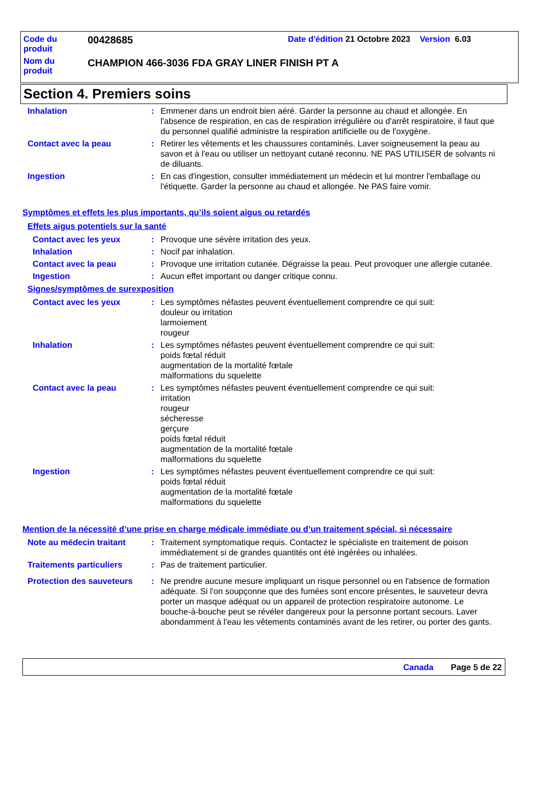Code du
produit
00428685
Date d'édition 21 Octobre 2023 Version 6.03
Nom du
produit
CHAMPION 466-3036 FDA GRAY LINER FINISH PT A
Section 4. Premiers soins
| Inhalation | : | Emmener dans un endroit bien aéré. Garder la personne au chaud et allongée. En l'absence de respiration, en cas de respiration irrégulière ou d'arrêt respiratoire, il faut que du personnel qualifié administre la respiration artificielle ou de l'oxygène. |
| Contact avec la peau | : | Retirer les vêtements et les chaussures contaminés. Laver soigneusement la peau au savon et à l'eau ou utiliser un nettoyant cutané reconnu. NE PAS UTILISER de solvants ni de diluants. |
| Ingestion | : | En cas d'ingestion, consulter immédiatement un médecin et lui montrer l'emballage ou l'étiquette. Garder la personne au chaud et allongée. Ne PAS faire vomir. |
Symptômes et effets les plus importants, qu’ils soient aigus ou retardés
Effets aigus potentiels sur la santé
| Contact avec les yeux | : | Provoque une sévère irritation des yeux. |
| Inhalation | : | Nocif par inhalation. |
| Contact avec la peau | : | Provoque une irritation cutanée. Dégraisse la peau. Peut provoquer une allergie cutanée. |
| Ingestion | : | Aucun effet important ou danger critique connu. |
Signes/symptômes de surexposition
| Contact avec les yeux | : | Les symptômes néfastes peuvent éventuellement comprendre ce qui suit: douleur ou irritation larmoiement rougeur |
| Inhalation | : | Les symptômes néfastes peuvent éventuellement comprendre ce qui suit: poids fœtal réduit augmentation de la mortalité fœtale malformations du squelette |
| Contact avec la peau | : | Les symptômes néfastes peuvent éventuellement comprendre ce qui suit: irritation rougeur sécheresse gerçure poids fœtal réduit augmentation de la mortalité fœtale malformations du squelette |
| Ingestion | : | Les symptômes néfastes peuvent éventuellement comprendre ce qui suit: poids fœtal réduit augmentation de la mortalité fœtale malformations du squelette |
Mention de la nécessité d’une prise en charge médicale immédiate ou d’un traitement spécial, si nécessaire
| Note au médecin traitant | : | Traitement symptomatique requis. Contactez le spécialiste en traitement de poison immédiatement si de grandes quantités ont été ingérées ou inhalées. |
| Traitements particuliers | : | Pas de traitement particulier. |
| Protection des sauveteurs | : | Ne prendre aucune mesure impliquant un risque personnel ou en l'absence de formation adéquate. Si l'on soupçonne que des fumées sont encore présentes, le sauveteur devra porter un masque adéquat ou un appareil de protection respiratoire autonome. Le bouche-à-bouche peut se révéler dangereux pour la personne portant secours. Laver abondamment à l'eau les vêtements contaminés avant de les retirer, ou porter des gants. |
Canada Page 5 de 22